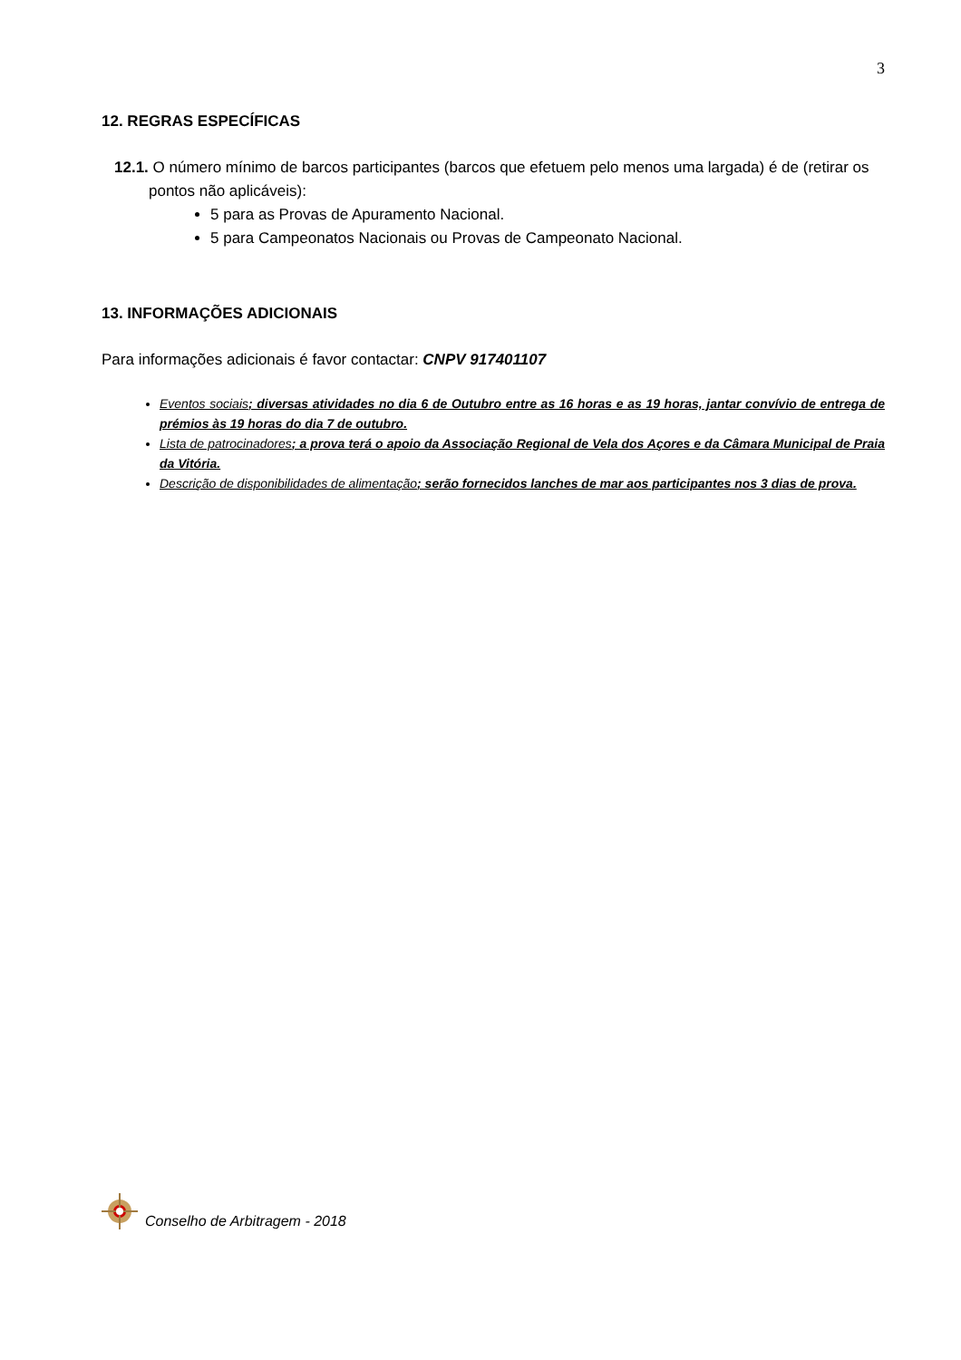3
12. REGRAS ESPECÍFICAS
12.1. O número mínimo de barcos participantes (barcos que efetuem pelo menos uma largada) é de (retirar os pontos não aplicáveis):
5 para as Provas de Apuramento Nacional.
5 para Campeonatos Nacionais ou Provas de Campeonato Nacional.
13. INFORMAÇÕES ADICIONAIS
Para informações adicionais é favor contactar: CNPV 917401107
Eventos sociais; diversas atividades no dia 6 de Outubro entre as 16 horas e as 19 horas, jantar convívio de entrega de prémios às 19 horas do dia 7 de outubro.
Lista de patrocinadores; a prova terá o apoio da Associação Regional de Vela dos Açores e da Câmara Municipal de Praia da Vitória.
Descrição de disponibilidades de alimentação; serão fornecidos lanches de mar aos participantes nos 3 dias de prova.
Conselho de Arbitragem - 2018